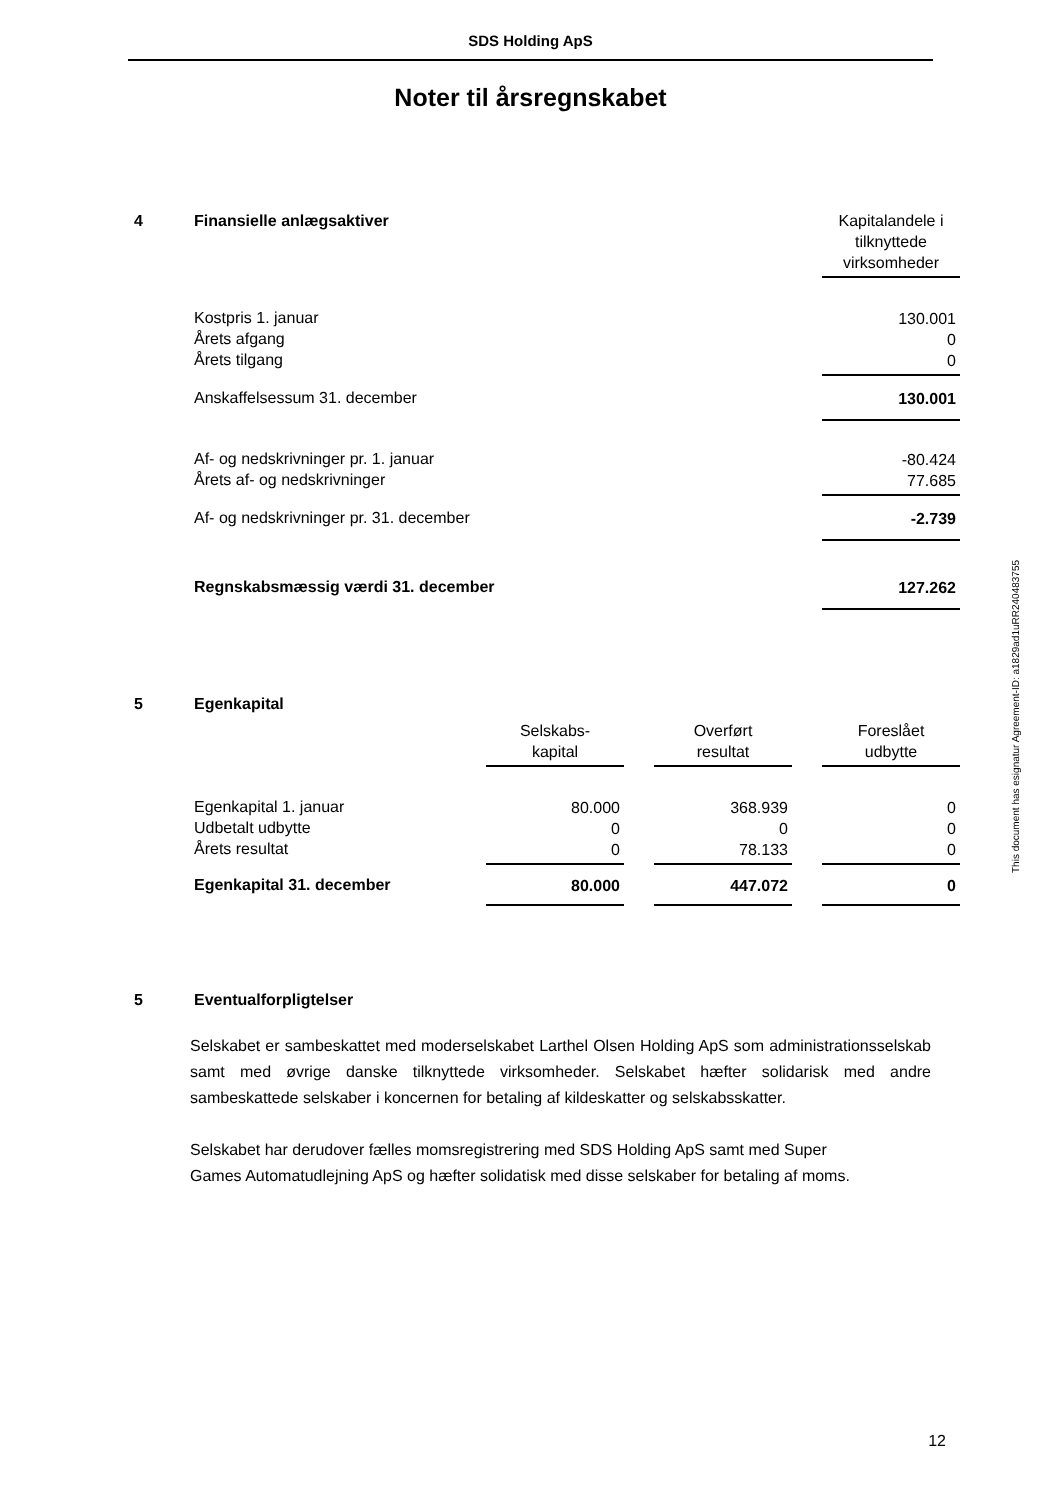SDS Holding ApS
Noter til årsregnskabet
| 4 | Finansielle anlægsaktiver | Kapitalandele i tilknyttede virksomheder |
| | Kostpris 1. januar Årets afgang Årets tilgang | 130.001 0 0 |
| | Anskaffelsessum 31. december | 130.001 |
| | Af- og nedskrivninger pr. 1. januar Årets af- og nedskrivninger | -80.424 77.685 |
| | Af- og nedskrivninger pr. 31. december | -2.739 |
| | Regnskabsmæssig værdi 31. december | 127.262 |
| 5 | Egenkapital | | | | | |
| | | Selskabs- kapital | | Overført resultat | | Foreslået udbytte |
| | Egenkapital 1. januar Udbetalt udbytte Årets resultat | 80.000 0 0 | | 368.939 0 78.133 | | 0 0 0 |
| | Egenkapital 31. december | 80.000 | | 447.072 | | 0 |
| 5 | Eventualforpligtelser |
Selskabet er sambeskattet med moderselskabet Larthel Olsen Holding ApS som administrationsselskab samt med øvrige danske tilknyttede virksomheder. Selskabet hæfter solidarisk med andre sambeskattede selskaber i koncernen for betaling af kildeskatter og selskabsskatter.
Selskabet har derudover fælles momsregistrering med SDS Holding ApS samt med Super
Games Automatudlejning ApS og hæfter solidatisk med disse selskaber for betaling af moms.
This document has esignatur Agreement-ID: a1829ad1uRR240483755
12